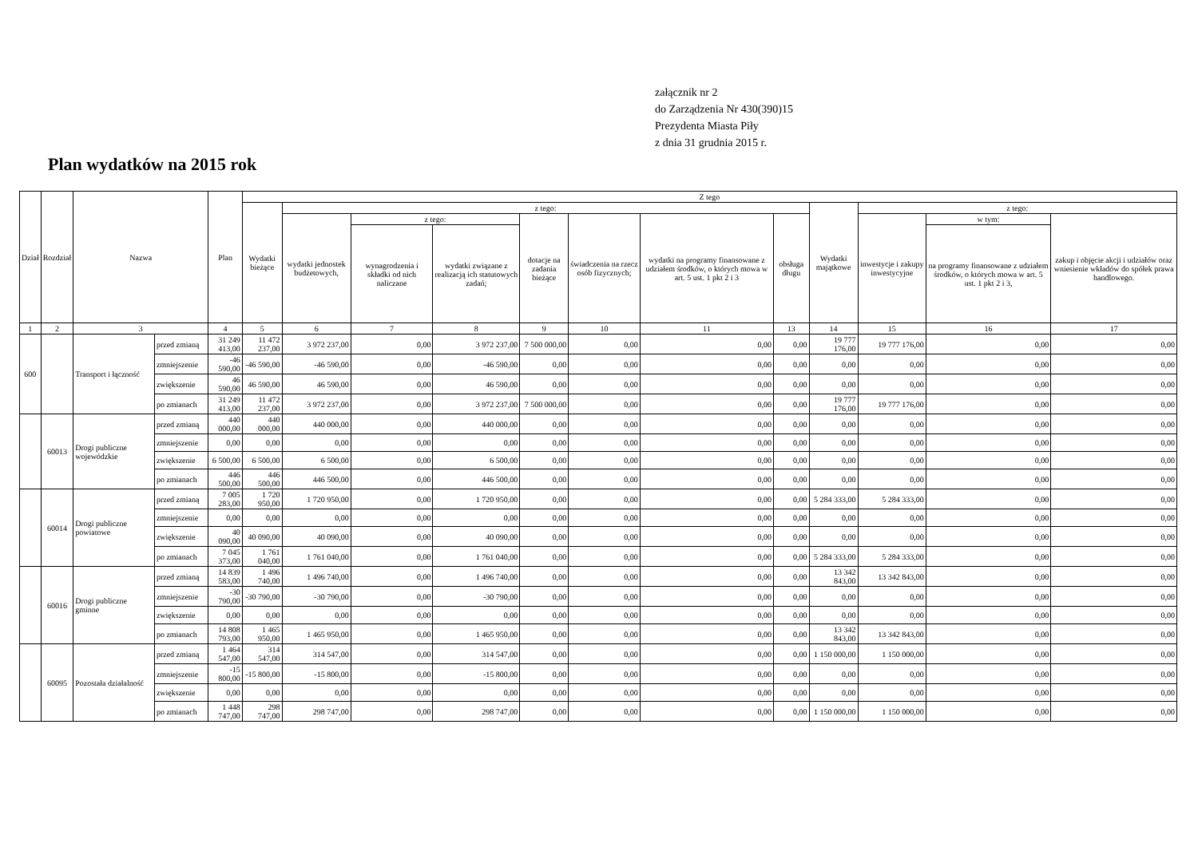załącznik nr 2
do Zarządzenia Nr 430(390)15
Prezydenta Miasta Piły
z dnia 31 grudnia 2015 r.
Plan wydatków na 2015 rok
| Dział | Rozdział | Nazwa | | Plan | Z tego | | | | | | | | | | | |
| --- | --- | --- | --- | --- | --- | --- | --- | --- | --- | --- | --- | --- | --- | --- | --- | --- |
| | | | | | Wydatki bieżące | z tego: | | | | | | | Wydatki majątkowe | z tego: | | |
| | | | | | | wydatki jednostek budżetowych, | z tego: | | dotacje na zadania bieżące | świadczenia na rzecz osób fizycznych; | wydatki na programy finansowane z udziałem środków, o których mowa w art. 5 ust. 1 pkt 2 i 3 | obsługa długu | | inwestycje i zakupy inwestycyjne | w tym: | zakup i objęcie akcji i udziałów oraz wniesienie wkładów do spółek prawa handlowego. |
| | | | | | | | wynagrodzenia i składki od nich naliczane | wydatki związane z realizacją ich statutowych zadań; | | | | | | | na programy finansowane z udziałem środków, o których mowa w art. 5 ust. 1 pkt 2 i 3, | |
| 1 | 2 | 3 | | 4 | 5 | 6 | 7 | 8 | 9 | 10 | 11 | 13 | 14 | 15 | 16 | 17 |
| 600 | | Transport i łączność | przed zmianą | 31 249 413,00 | 11 472 237,00 | 3 972 237,00 | 0,00 | 3 972 237,00 | 7 500 000,00 | 0,00 | 0,00 | 0,00 | 19 777 176,00 | 19 777 176,00 | 0,00 | 0,00 |
| | | | zmniejszenie | -46 590,00 | -46 590,00 | -46 590,00 | 0,00 | -46 590,00 | 0,00 | 0,00 | 0,00 | 0,00 | 0,00 | 0,00 | 0,00 | 0,00 |
| | | | zwiększenie | 46 590,00 | 46 590,00 | 46 590,00 | 0,00 | 46 590,00 | 0,00 | 0,00 | 0,00 | 0,00 | 0,00 | 0,00 | 0,00 | 0,00 |
| | | | po zmianach | 31 249 413,00 | 11 472 237,00 | 3 972 237,00 | 0,00 | 3 972 237,00 | 7 500 000,00 | 0,00 | 0,00 | 0,00 | 19 777 176,00 | 19 777 176,00 | 0,00 | 0,00 |
| | 60013 | Drogi publiczne wojewódzkie | przed zmianą | 440 000,00 | 440 000,00 | 440 000,00 | 0,00 | 440 000,00 | 0,00 | 0,00 | 0,00 | 0,00 | 0,00 | 0,00 | 0,00 | 0,00 |
| | | | zmniejszenie | 0,00 | 0,00 | 0,00 | 0,00 | 0,00 | 0,00 | 0,00 | 0,00 | 0,00 | 0,00 | 0,00 | 0,00 | 0,00 |
| | | | zwiększenie | 6 500,00 | 6 500,00 | 6 500,00 | 0,00 | 6 500,00 | 0,00 | 0,00 | 0,00 | 0,00 | 0,00 | 0,00 | 0,00 | 0,00 |
| | | | po zmianach | 446 500,00 | 446 500,00 | 446 500,00 | 0,00 | 446 500,00 | 0,00 | 0,00 | 0,00 | 0,00 | 0,00 | 0,00 | 0,00 | 0,00 |
| | 60014 | Drogi publiczne powiatowe | przed zmianą | 7 005 283,00 | 1 720 950,00 | 1 720 950,00 | 0,00 | 1 720 950,00 | 0,00 | 0,00 | 0,00 | 0,00 | 5 284 333,00 | 5 284 333,00 | 0,00 | 0,00 |
| | | | zmniejszenie | 0,00 | 0,00 | 0,00 | 0,00 | 0,00 | 0,00 | 0,00 | 0,00 | 0,00 | 0,00 | 0,00 | 0,00 | 0,00 |
| | | | zwiększenie | 40 090,00 | 40 090,00 | 40 090,00 | 0,00 | 40 090,00 | 0,00 | 0,00 | 0,00 | 0,00 | 0,00 | 0,00 | 0,00 | 0,00 |
| | | | po zmianach | 7 045 373,00 | 1 761 040,00 | 1 761 040,00 | 0,00 | 1 761 040,00 | 0,00 | 0,00 | 0,00 | 0,00 | 5 284 333,00 | 5 284 333,00 | 0,00 | 0,00 |
| | 60016 | Drogi publiczne gminne | przed zmianą | 14 839 583,00 | 1 496 740,00 | 1 496 740,00 | 0,00 | 1 496 740,00 | 0,00 | 0,00 | 0,00 | 0,00 | 13 342 843,00 | 13 342 843,00 | 0,00 | 0,00 |
| | | | zmniejszenie | -30 790,00 | -30 790,00 | -30 790,00 | 0,00 | -30 790,00 | 0,00 | 0,00 | 0,00 | 0,00 | 0,00 | 0,00 | 0,00 | 0,00 |
| | | | zwiększenie | 0,00 | 0,00 | 0,00 | 0,00 | 0,00 | 0,00 | 0,00 | 0,00 | 0,00 | 0,00 | 0,00 | 0,00 | 0,00 |
| | | | po zmianach | 14 808 793,00 | 1 465 950,00 | 1 465 950,00 | 0,00 | 1 465 950,00 | 0,00 | 0,00 | 0,00 | 0,00 | 13 342 843,00 | 13 342 843,00 | 0,00 | 0,00 |
| | 60095 | Pozostała działalność | przed zmianą | 1 464 547,00 | 314 547,00 | 314 547,00 | 0,00 | 314 547,00 | 0,00 | 0,00 | 0,00 | 0,00 | 1 150 000,00 | 1 150 000,00 | 0,00 | 0,00 |
| | | | zmniejszenie | -15 800,00 | -15 800,00 | -15 800,00 | 0,00 | -15 800,00 | 0,00 | 0,00 | 0,00 | 0,00 | 0,00 | 0,00 | 0,00 | 0,00 |
| | | | zwiększenie | 0,00 | 0,00 | 0,00 | 0,00 | 0,00 | 0,00 | 0,00 | 0,00 | 0,00 | 0,00 | 0,00 | 0,00 | 0,00 |
| | | | po zmianach | 1 448 747,00 | 298 747,00 | 298 747,00 | 0,00 | 298 747,00 | 0,00 | 0,00 | 0,00 | 0,00 | 1 150 000,00 | 1 150 000,00 | 0,00 | 0,00 |